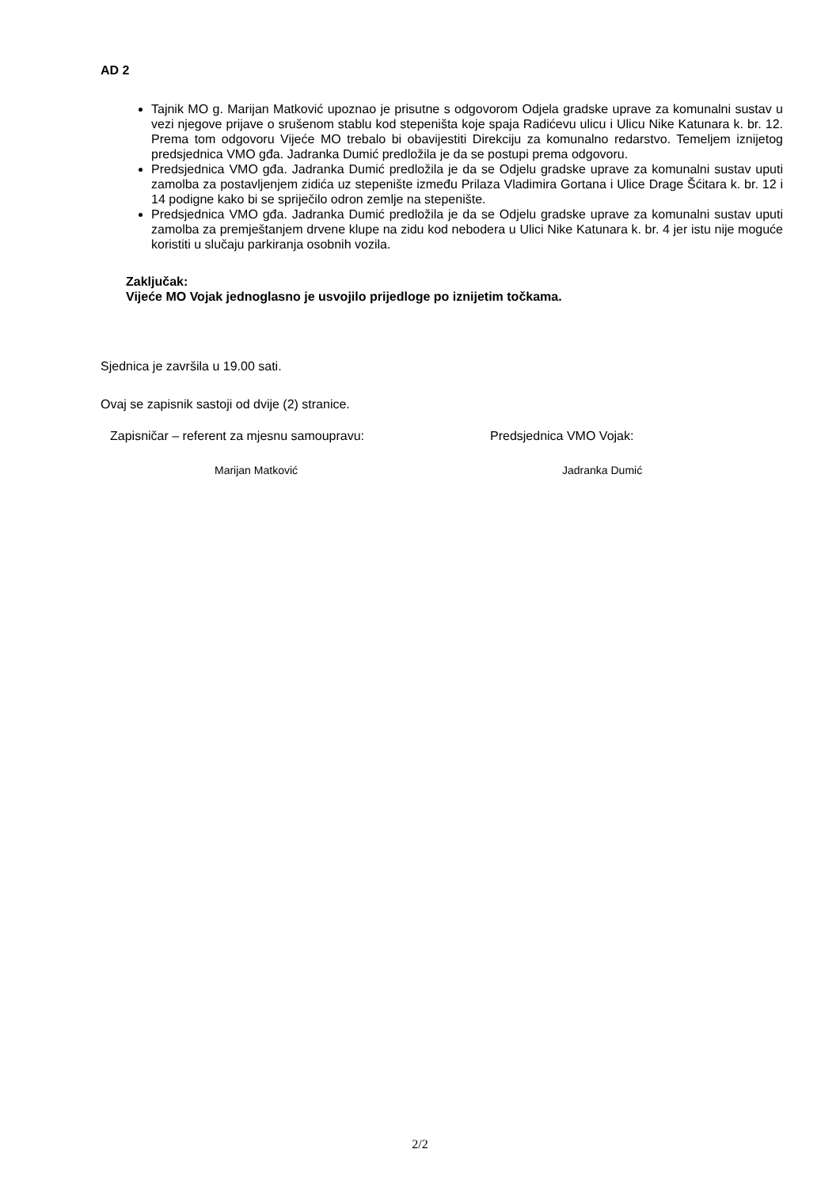AD 2
Tajnik MO g. Marijan Matković upoznao je prisutne s odgovorom Odjela gradske uprave za komunalni sustav u vezi njegove prijave o srušenom stablu kod stepeništa koje spaja Radićevu ulicu i Ulicu Nike Katunara k. br. 12. Prema tom odgovoru Vijeće MO trebalo bi obavijestiti Direkciju za komunalno redarstvo. Temeljem iznijetog predsjednica VMO gđa. Jadranka Dumić predložila je da se postupi prema odgovoru.
Predsjednica VMO gđa. Jadranka Dumić predložila je da se Odjelu gradske uprave za komunalni sustav uputi zamolba za postavljenjem zidića uz stepenište između Prilaza Vladimira Gortana i Ulice Drage Šćitara k. br. 12 i 14 podigne kako bi se spriječilo odron zemlje na stepenište.
Predsjednica VMO gđa. Jadranka Dumić predložila je da se Odjelu gradske uprave za komunalni sustav uputi zamolba za premještanjem drvene klupe na zidu kod nebodera u Ulici Nike Katunara k. br. 4 jer istu nije moguće koristiti u slučaju parkiranja osobnih vozila.
Zaključak:
Vijeće MO Vojak jednoglasno je usvojilo prijedloge po iznijetim točkama.
Sjednica je završila u 19.00 sati.
Ovaj se zapisnik sastoji od dvije (2) stranice.
Zapisničar – referent za mjesnu samoupravu:
Predsjednica VMO Vojak:
Marijan Matković Jadranka Dumić
2/2